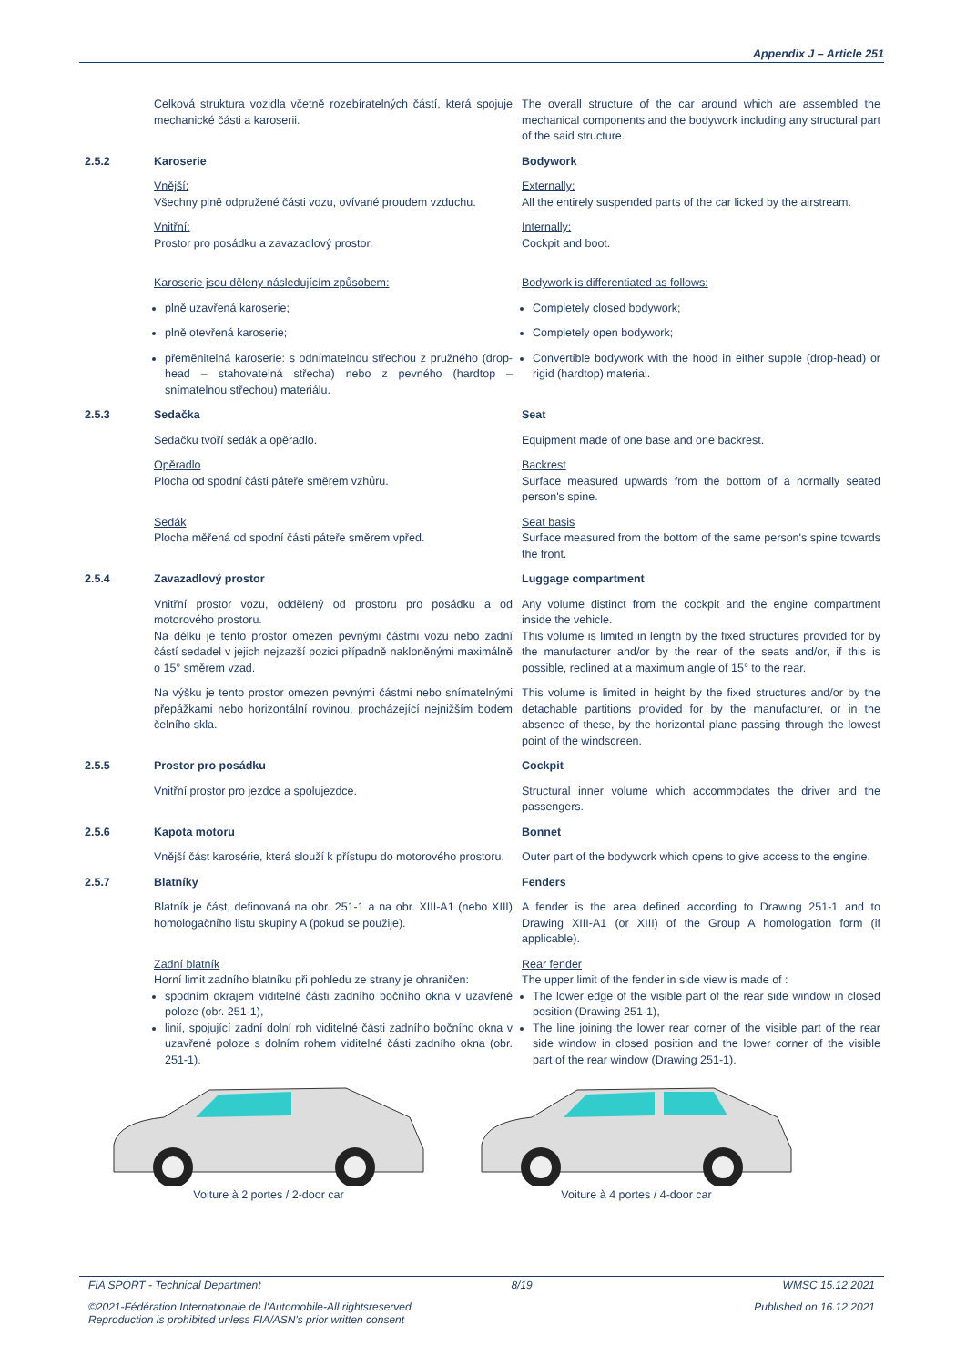Appendix J – Article 251
Celková struktura vozidla včetně rozebíratelných částí, která spojuje mechanické části a karoserii.
The overall structure of the car around which are assembled the mechanical components and the bodywork including any structural part of the said structure.
2.5.2 Karoserie Bodywork
Vnější:
Všechny plně odpružené části vozu, ovívané proudem vzduchu.
Externally:
All the entirely suspended parts of the car licked by the airstream.
Vnitřní:
Prostor pro posádku a zavazadlový prostor.
Internally:
Cockpit and boot.
Karoserie jsou děleny následujícím způsobem: Bodywork is differentiated as follows:
plně uzavřená karoserie; Completely closed bodywork;
plně otevřená karoserie; Completely open bodywork;
přeměnitelná karoserie: s odnímatelnou střechou z pružného (drop-head – stahovatelná střecha) nebo z pevného (hardtop – snímatelnou střechou) materiálu.
Convertible bodywork with the hood in either supple (drop-head) or rigid (hardtop) material.
2.5.3 Sedačka Seat
Sedačku tvoří sedák a opěradlo. Equipment made of one base and one backrest.
Opěradlo
Plocha od spodní části páteře směrem vzhůru.
Backrest
Surface measured upwards from the bottom of a normally seated person's spine.
Sedák
Plocha měřená od spodní části páteře směrem vpřed.
Seat basis
Surface measured from the bottom of the same person's spine towards the front.
2.5.4 Zavazadlový prostor Luggage compartment
Vnitřní prostor vozu, oddělený od prostoru pro posádku a od motorového prostoru.
Any volume distinct from the cockpit and the engine compartment inside the vehicle.
Na délku je tento prostor omezen pevnými částmi vozu nebo zadní částí sedadel v jejich nejzazší pozici případně nakloněnými maximálně o 15° směrem vzad.
This volume is limited in length by the fixed structures provided for by the manufacturer and/or by the rear of the seats and/or, if this is possible, reclined at a maximum angle of 15° to the rear.
Na výšku je tento prostor omezen pevnými částmi nebo snímatelnými přepážkami nebo horizontální rovinou, procházející nejnižším bodem čelního skla.
This volume is limited in height by the fixed structures and/or by the detachable partitions provided for by the manufacturer, or in the absence of these, by the horizontal plane passing through the lowest point of the windscreen.
2.5.5 Prostor pro posádku Cockpit
Vnitřní prostor pro jezdce a spolujezdce. Structural inner volume which accommodates the driver and the passengers.
2.5.6 Kapota motoru Bonnet
Vnější část karosérie, která slouží k přístupu do motorového prostoru.
Outer part of the bodywork which opens to give access to the engine.
2.5.7 Blatníky Fenders
Blatník je část, definovaná na obr. 251-1 a na obr. XIII-A1 (nebo XIII) homologačního listu skupiny A (pokud se použije).
A fender is the area defined according to Drawing 251-1 and to Drawing XIII-A1 (or XIII) of the Group A homologation form (if applicable).
Zadní blatník
Horní limit zadního blatníku při pohledu ze strany je ohraničen:
spodním okrajem viditelné části zadního bočního okna v uzavřené poloze (obr. 251-1),
linií, spojující zadní dolní roh viditelné části zadního bočního okna v uzavřené poloze s dolním rohem viditelné části zadního okna (obr. 251-1).
Rear fender
The upper limit of the fender in side view is made of :
The lower edge of the visible part of the rear side window in closed position (Drawing 251-1),
The line joining the lower rear corner of the visible part of the rear side window in closed position and the lower corner of the visible part of the rear window (Drawing 251-1).
Voiture à 2 portes / 2-door car
Voiture à 4 portes / 4-door car
FIA SPORT - Technical Department 8/19 WMSC 15.12.2021
©2021-Fédération Internationale de l'Automobile-All rightsreserved
Reproduction is prohibited unless FIA/ASN's prior written consent Published on 16.12.2021